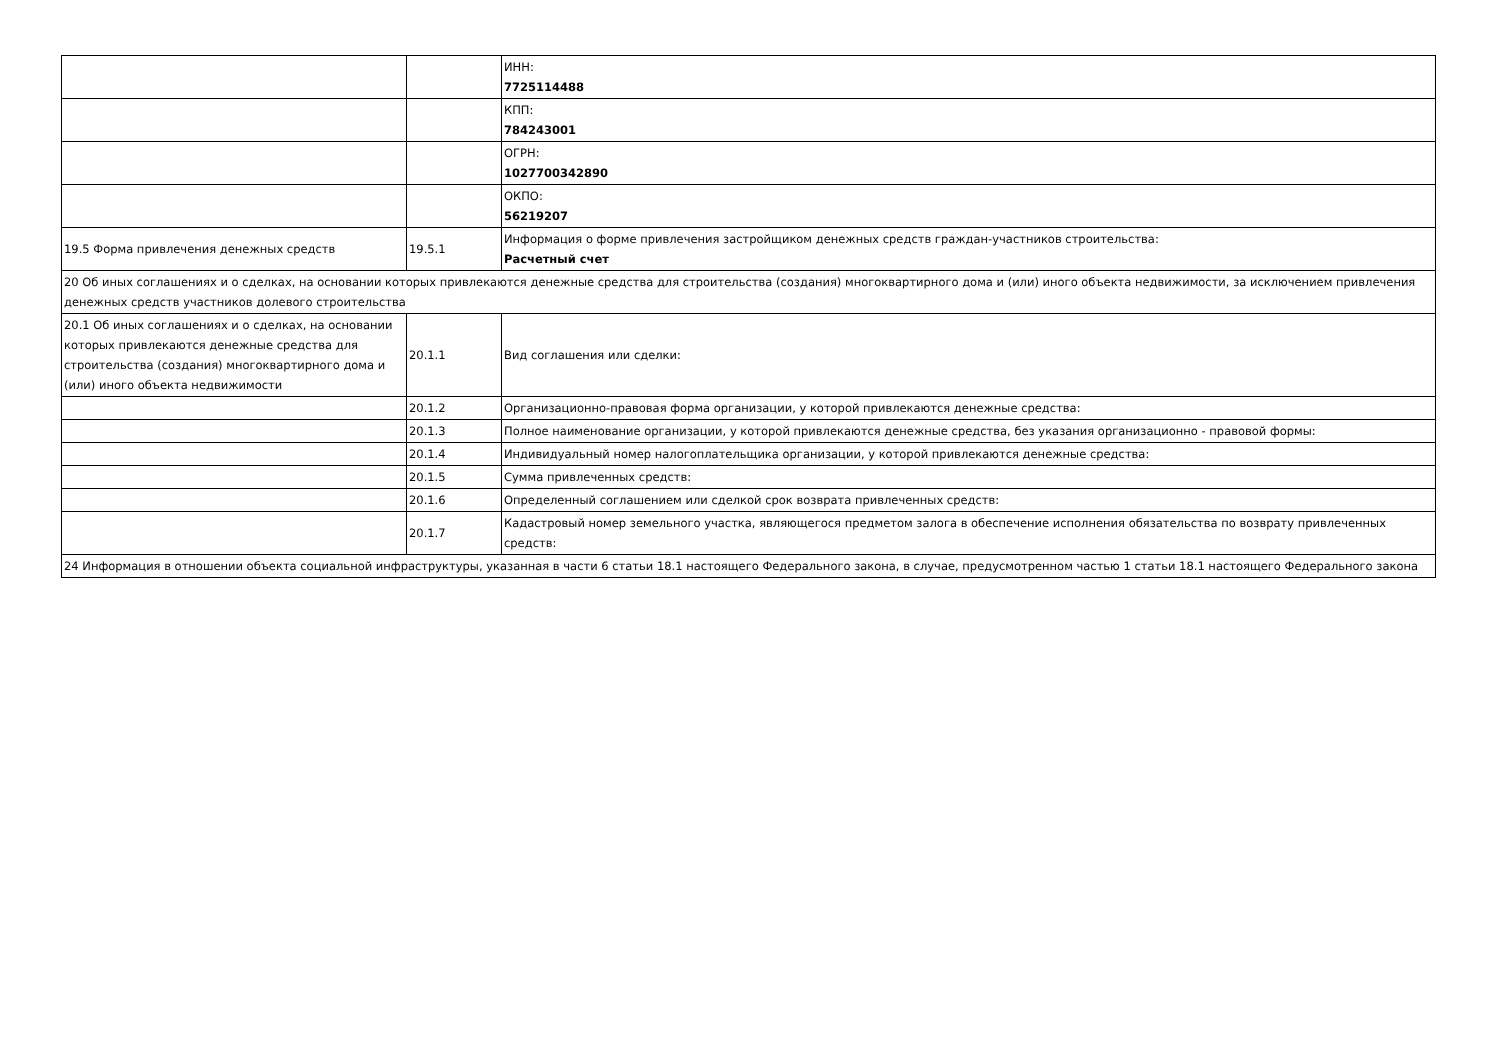| | | ИНН: 7725114488 |
| | | КПП: 784243001 |
| | | ОГРН: 1027700342890 |
| | | ОКПО: 56219207 |
| 19.5 Форма привлечения денежных средств | 19.5.1 | Информация о форме привлечения застройщиком денежных средств граждан-участников строительства: Расчетный счет |
| 20 Об иных соглашениях и о сделках, на основании которых привлекаются денежные средства для строительства (создания) многоквартирного дома и (или) иного объекта недвижимости, за исключением привлечения денежных средств участников долевого строительства | | |
| 20.1 Об иных соглашениях и о сделках, на основании которых привлекаются денежные средства для строительства (создания) многоквартирного дома и (или) иного объекта недвижимости | 20.1.1 | Вид соглашения или сделки: |
| | 20.1.2 | Организационно-правовая форма организации, у которой привлекаются денежные средства: |
| | 20.1.3 | Полное наименование организации, у которой привлекаются денежные средства, без указания организационно - правовой формы: |
| | 20.1.4 | Индивидуальный номер налогоплательщика организации, у которой привлекаются денежные средства: |
| | 20.1.5 | Сумма привлеченных средств: |
| | 20.1.6 | Определенный соглашением или сделкой срок возврата привлеченных средств: |
| | 20.1.7 | Кадастровый номер земельного участка, являющегося предметом залога в обеспечение исполнения обязательства по возврату привлеченных средств: |
| 24 Информация в отношении объекта социальной инфраструктуры, указанная в части 6 статьи 18.1 настоящего Федерального закона, в случае, предусмотренном частью 1 статьи 18.1 настоящего Федерального закона | | |